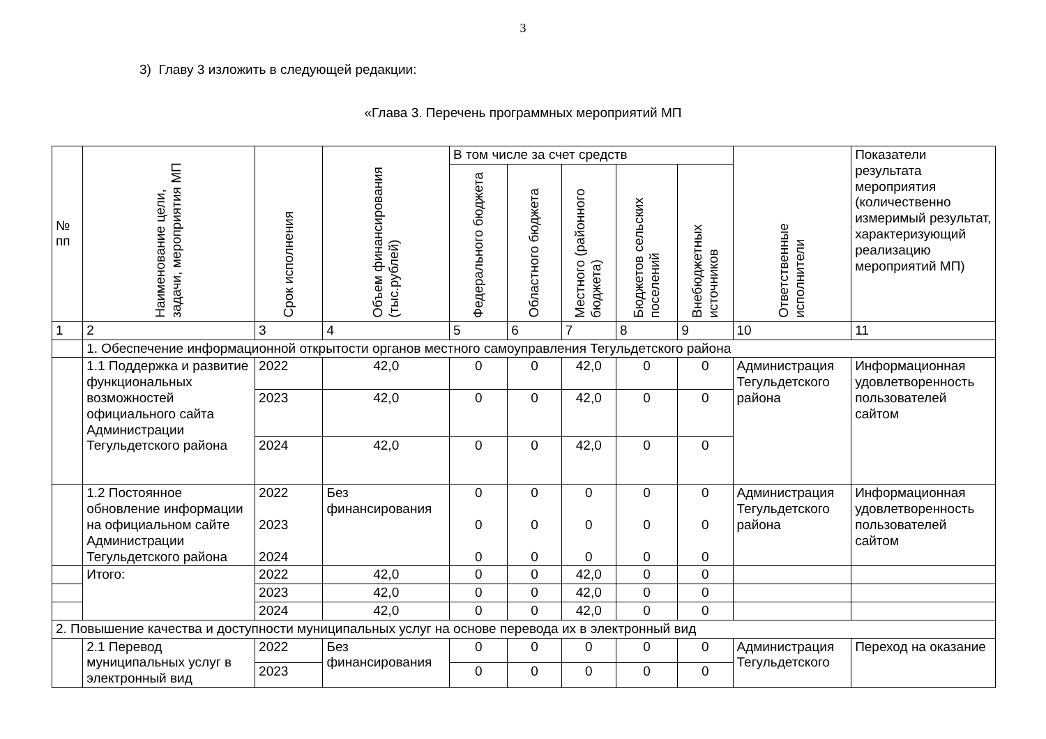3
3) Главу 3 изложить в следующей редакции:
«Глава 3. Перечень программных мероприятий МП
| № пп | Наименование цели, задачи, мероприятия МП | Срок исполнения | Объем финансирования (тыс.рублей) | В том числе за счет средств | | | | | Ответственные исполнители | Показатели результата мероприятия (количественно измеримый результат, характеризующий реализацию мероприятий МП) |
| --- | --- | --- | --- | --- | --- | --- | --- | --- | --- | --- |
| | | | | Федерального бюджета | Областного бюджета | Местного (районного бюджета) | Бюджетов сельских поселений | Внебюджетных источников | | |
| 1 | 2 | 3 | 4 | 5 | 6 | 7 | 8 | 9 | 10 | 11 |
| | 1. Обеспечение информационной открытости органов местного самоуправления Тегульдетского района | | | | | | | | | |
| | 1.1 Поддержка и развитие функциональных возможностей официального сайта Администрации Тегульдетского района | 2022 | 42,0 | 0 | 0 | 42,0 | 0 | 0 | Администрация Тегульдетского района | Информационная удовлетворенность пользователей сайтом |
| | | 2023 | 42,0 | 0 | 0 | 42,0 | 0 | 0 | | |
| | | 2024 | 42,0 | 0 | 0 | 42,0 | 0 | 0 | | |
| | 1.2 Постоянное обновление информации на официальном сайте Администрации Тегульдетского района | 2022 2023 2024 | Без финансирования | 0 0 0 | 0 0 0 | 0 0 0 | 0 0 0 | 0 0 0 | Администрация Тегульдетского района | Информационная удовлетворенность пользователей сайтом |
| | Итого: | 2022 | 42,0 | 0 | 0 | 42,0 | 0 | 0 | | |
| | | 2023 | 42,0 | 0 | 0 | 42,0 | 0 | 0 | | |
| | | 2024 | 42,0 | 0 | 0 | 42,0 | 0 | 0 | | |
| 2. Повышение качества и доступности муниципальных услуг на основе перевода их в электронный вид | | | | | | | | | | |
| | 2.1 Перевод муниципальных услуг в электронный вид | 2022 | Без финансирования | 0 | 0 | 0 | 0 | 0 | Администрация Тегульдетского | Переход на оказание |
| | | 2023 | | 0 | 0 | 0 | 0 | 0 | | |